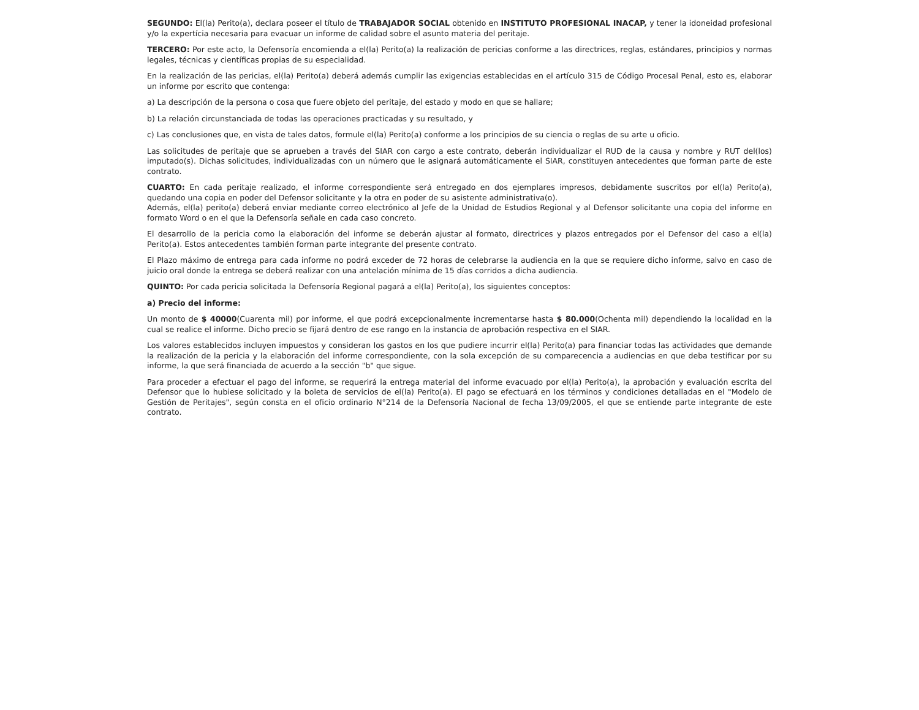SEGUNDO: El(la) Perito(a), declara poseer el título de TRABAJADOR SOCIAL obtenido en INSTITUTO PROFESIONAL INACAP, y tener la idoneidad profesional y/o la expertícia necesaria para evacuar un informe de calidad sobre el asunto materia del peritaje.
TERCERO: Por este acto, la Defensoría encomienda a el(la) Perito(a) la realización de pericias conforme a las directrices, reglas, estándares, principios y normas legales, técnicas y científicas propias de su especialidad.
En la realización de las pericias, el(la) Perito(a) deberá además cumplir las exigencias establecidas en el artículo 315 de Código Procesal Penal, esto es, elaborar un informe por escrito que contenga:
a) La descripción de la persona o cosa que fuere objeto del peritaje, del estado y modo en que se hallare;
b) La relación circunstanciada de todas las operaciones practicadas y su resultado, y
c) Las conclusiones que, en vista de tales datos, formule el(la) Perito(a) conforme a los principios de su ciencia o reglas de su arte u oficio.
Las solicitudes de peritaje que se aprueben a través del SIAR con cargo a este contrato, deberán individualizar el RUD de la causa y nombre y RUT del(los) imputado(s). Dichas solicitudes, individualizadas con un número que le asignará automáticamente el SIAR, constituyen antecedentes que forman parte de este contrato.
CUARTO: En cada peritaje realizado, el informe correspondiente será entregado en dos ejemplares impresos, debidamente suscritos por el(la) Perito(a), quedando una copia en poder del Defensor solicitante y la otra en poder de su asistente administrativa(o).
Además, el(la) perito(a) deberá enviar mediante correo electrónico al Jefe de la Unidad de Estudios Regional y al Defensor solicitante una copia del informe en formato Word o en el que la Defensoría señale en cada caso concreto.
El desarrollo de la pericia como la elaboración del informe se deberán ajustar al formato, directrices y plazos entregados por el Defensor del caso a el(la) Perito(a). Estos antecedentes también forman parte integrante del presente contrato.
El Plazo máximo de entrega para cada informe no podrá exceder de 72 horas de celebrarse la audiencia en la que se requiere dicho informe, salvo en caso de juicio oral donde la entrega se deberá realizar con una antelación mínima de 15 días corridos a dicha audiencia.
QUINTO: Por cada pericia solicitada la Defensoría Regional pagará a el(la) Perito(a), los siguientes conceptos:
a) Precio del informe:
Un monto de $ 40000(Cuarenta mil) por informe, el que podrá excepcionalmente incrementarse hasta $ 80.000(Ochenta mil) dependiendo la localidad en la cual se realice el informe. Dicho precio se fijará dentro de ese rango en la instancia de aprobación respectiva en el SIAR.
Los valores establecidos incluyen impuestos y consideran los gastos en los que pudiere incurrir el(la) Perito(a) para financiar todas las actividades que demande la realización de la pericia y la elaboración del informe correspondiente, con la sola excepción de su comparecencia a audiencias en que deba testificar por su informe, la que será financiada de acuerdo a la sección "b" que sigue.
Para proceder a efectuar el pago del informe, se requerirá la entrega material del informe evacuado por el(la) Perito(a), la aprobación y evaluación escrita del Defensor que lo hubiese solicitado y la boleta de servicios de el(la) Perito(a). El pago se efectuará en los términos y condiciones detalladas en el "Modelo de Gestión de Peritajes", según consta en el oficio ordinario N°214 de la Defensoría Nacional de fecha 13/09/2005, el que se entiende parte integrante de este contrato.